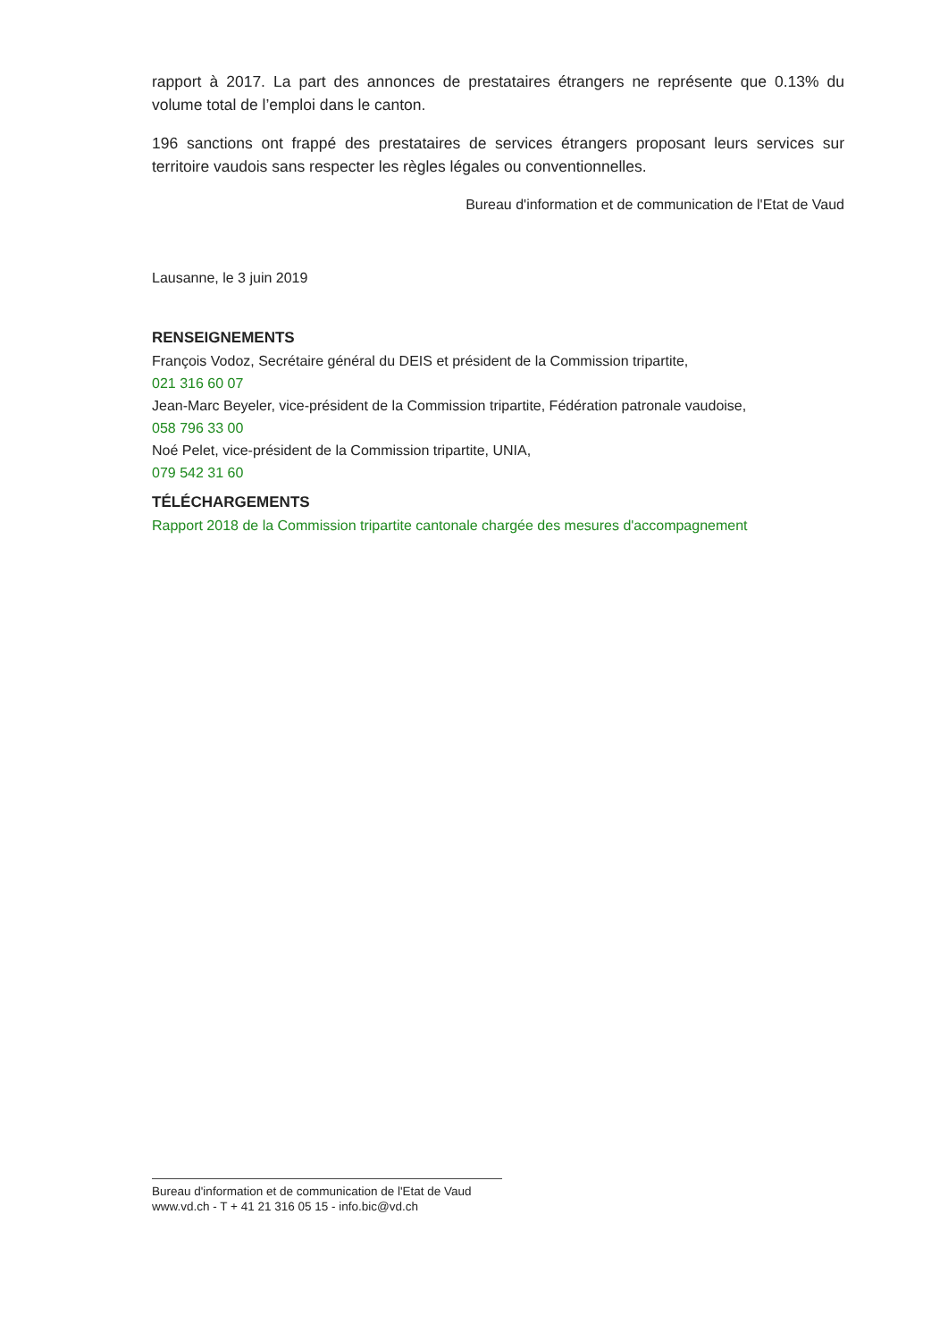rapport à 2017. La part des annonces de prestataires étrangers ne représente que 0.13% du volume total de l’emploi dans le canton.
196 sanctions ont frappé des prestataires de services étrangers proposant leurs services sur territoire vaudois sans respecter les règles légales ou conventionnelles.
Bureau d'information et de communication de l'Etat de Vaud
Lausanne, le 3 juin 2019
RENSEIGNEMENTS
François Vodoz, Secrétaire général du DEIS et président de la Commission tripartite,
021 316 60 07
Jean-Marc Beyeler, vice-président de la Commission tripartite, Fédération patronale vaudoise,
058 796 33 00
Noé Pelet, vice-président de la Commission tripartite, UNIA,
079 542 31 60
TÉLÉCHARGEMENTS
Rapport 2018 de la Commission tripartite cantonale chargée des mesures d'accompagnement
Bureau d'information et de communication de l'Etat de Vaud
www.vd.ch - T + 41 21 316 05 15 - info.bic@vd.ch